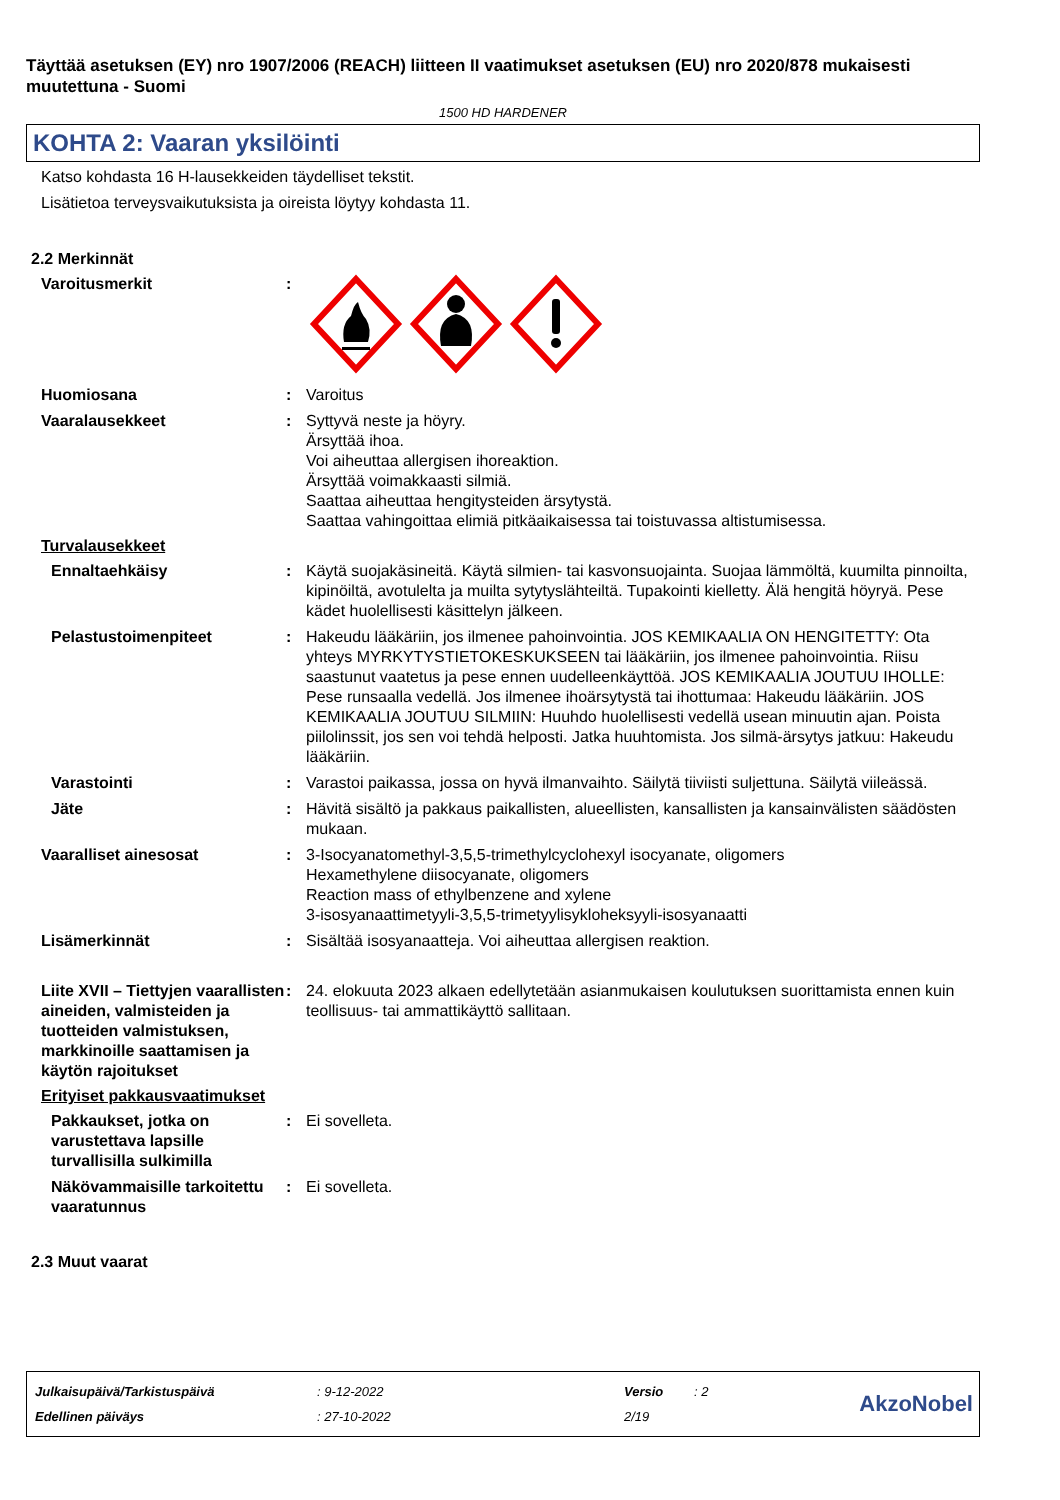Täyttää asetuksen (EY) nro 1907/2006 (REACH) liitteen II vaatimukset asetuksen (EU) nro 2020/878 mukaisesti muutettuna - Suomi
1500 HD HARDENER
KOHTA 2: Vaaran yksilöinti
Katso kohdasta 16 H-lausekkeiden täydelliset tekstit.
Lisätietoa terveysvaikutuksista ja oireista löytyy kohdasta 11.
2.2 Merkinnät
Varoitusmerkit :
Huomiosana : Varoitus
Vaaralausekkeet : Syttyvä neste ja höyry.
Ärsyttää ihoa.
Voi aiheuttaa allergisen ihoreaktion.
Ärsyttää voimakkaasti silmiä.
Saattaa aiheuttaa hengitysteiden ärsytystä.
Saattaa vahingoittaa elimiä pitkäaikaisessa tai toistuvassa altistumisessa.
Turvalausekkeet
Ennaltaehkäisy : Käytä suojakäsineitä. Käytä silmien- tai kasvonsuojainta. Suojaa lämmöltä, kuumilta pinnoilta, kipinöiltä, avotulelta ja muilta sytytyslähteiltä. Tupakointi kielletty. Älä hengitä höyryä. Pese kädet huolellisesti käsittelyn jälkeen.
Pelastustoimenpiteet : Hakeudu lääkäriin, jos ilmenee pahoinvointia. JOS KEMIKAALIA ON HENGITETTY: Ota yhteys MYRKYTYSTIETOKESKUKSEEN tai lääkäriin, jos ilmenee pahoinvointia. Riisu saastunut vaatetus ja pese ennen uudelleenkäyttöä. JOS KEMIKAALIA JOUTUU IHOLLE: Pese runsaalla vedellä. Jos ilmenee ihoärsytystä tai ihottumaa: Hakeudu lääkäriin. JOS KEMIKAALIA JOUTUU SILMIIN: Huuhdo huolellisesti vedellä usean minuutin ajan. Poista piilolinssit, jos sen voi tehdä helposti. Jatka huuhtomista. Jos silmä-ärsytys jatkuu: Hakeudu lääkäriin.
Varastointi : Varastoi paikassa, jossa on hyvä ilmanvaihto. Säilytä tiiviisti suljettuna. Säilytä viileässä.
Jäte : Hävitä sisältö ja pakkaus paikallisten, alueellisten, kansallisten ja kansainvälisten säädösten mukaan.
Vaaralliset ainesosat : 3-Isocyanatomethyl-3,5,5-trimethylcyclohexyl isocyanate, oligomers
Hexamethylene diisocyanate, oligomers
Reaction mass of ethylbenzene and xylene
3-isosyanaattimetyyli-3,5,5-trimetyylisykloheksyyli-isosyanaatti
Lisämerkinnät : Sisältää isosyanaatteja. Voi aiheuttaa allergisen reaktion.
Liite XVII – Tiettyjen vaarallisten aineiden, valmisteiden ja tuotteiden valmistuksen, markkinoille saattamisen ja käytön rajoitukset
: 24. elokuuta 2023 alkaen edellytetään asianmukaisen koulutuksen suorittamista ennen kuin teollisuus- tai ammattikäyttö sallitaan.
Erityiset pakkausvaatimukset
Pakkaukset, jotka on varustettava lapsille turvallisilla sulkimilla
: Ei sovelleta.
Näkövammaisille tarkoitettu vaaratunnus
: Ei sovelleta.
2.3 Muut vaarat
| Julkaisupäivä/Tarkistuspäivä | : 9-12-2022 | Versio | : 2 |
| Edellinen päiväys | : 27-10-2022 | 2/19 | |
AkzoNobel